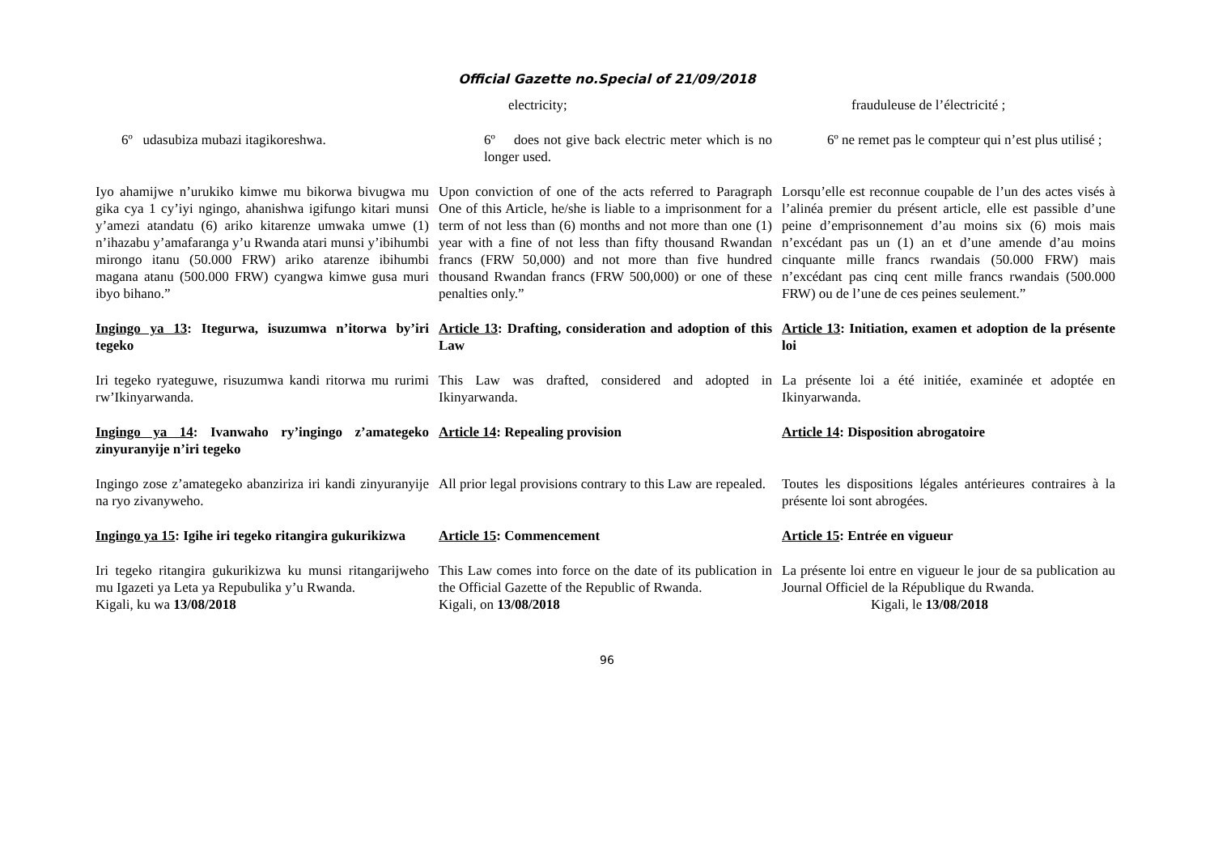Official Gazette no.Special of 21/09/2018
| | electricity; | frauduleuse de l’électricité ; |
| 6º udasubiza mubazi itagikoreshwa. | 6º does not give back electric meter which is no longer used. | 6º ne remet pas le compteur qui n’est plus utilisé ; |
| Iyo ahamijwe n’urukiko kimwe mu bikorwa bivugwa mu gika cya 1 cy’iyi ngingo, ahanishwa igifungo kitari munsi y’amezi atandatu (6) ariko kitarenze umwaka umwe (1) n’ihazabu y’amafaranga y’u Rwanda atari munsi y’ibihumbi mirongo itanu (50.000 FRW) ariko atarenze ibihumbi magana atanu (500.000 FRW) cyangwa kimwe gusa muri ibyo bihano.” | Upon conviction of one of the acts referred to Paragraph One of this Article, he/she is liable to a imprisonment for a term of not less than (6) months and not more than one (1) year with a fine of not less than fifty thousand Rwandan francs (FRW 50,000) and not more than five hundred thousand Rwandan francs (FRW 500,000) or one of these penalties only.” | Lorsqu’elle est reconnue coupable de l’un des actes visés à l’alinéa premier du présent article, elle est passible d’une peine d’emprisonnement d’au moins six (6) mois mais n’excédant pas un (1) an et d’une amende d’au moins cinquante mille francs rwandais (50.000 FRW) mais n’excédant pas cinq cent mille francs rwandais (500.000 FRW) ou de l’une de ces peines seulement.” |
| Ingingo ya 13 : Itegurwa, isuzumwa n’itorwa by’iri tegeko | Article 13 : Drafting, consideration and adoption of this Law | Article 13 : Initiation, examen et adoption de la présente loi |
| Iri tegeko ryateguwe, risuzumwa kandi ritorwa mu rurimi rw’Ikinyarwanda. | This Law was drafted, considered and adopted in Ikinyarwanda. | La présente loi a été initiée, examinée et adoptée en Ikinyarwanda. |
| Ingingo ya 14 : Ivanwaho ry’ingingo z’amategeko zinyuranyije n’iri tegeko | Article 14 : Repealing provision | Article 14 : Disposition abrogatoire |
| Ingingo zose z’amategeko abanziriza iri kandi zinyuranyije na ryo zivanyweho. | All prior legal provisions contrary to this Law are repealed. | Toutes les dispositions légales antérieures contraires à la présente loi sont abrogées. |
| Ingingo ya 15 : Igihe iri tegeko ritangira gukurikizwa | Article 15 : Commencement | Article 15 : Entrée en vigueur |
| Iri tegeko ritangira gukurikizwa ku munsi ritangarijweho mu Igazeti ya Leta ya Repubulika y’u Rwanda. Kigali, ku wa 13/08/2018 | This Law comes into force on the date of its publication in the Official Gazette of the Republic of Rwanda. Kigali, on 13/08/2018 | La présente loi entre en vigueur le jour de sa publication au Journal Officiel de la République du Rwanda. Kigali, le 13/08/2018 |
96